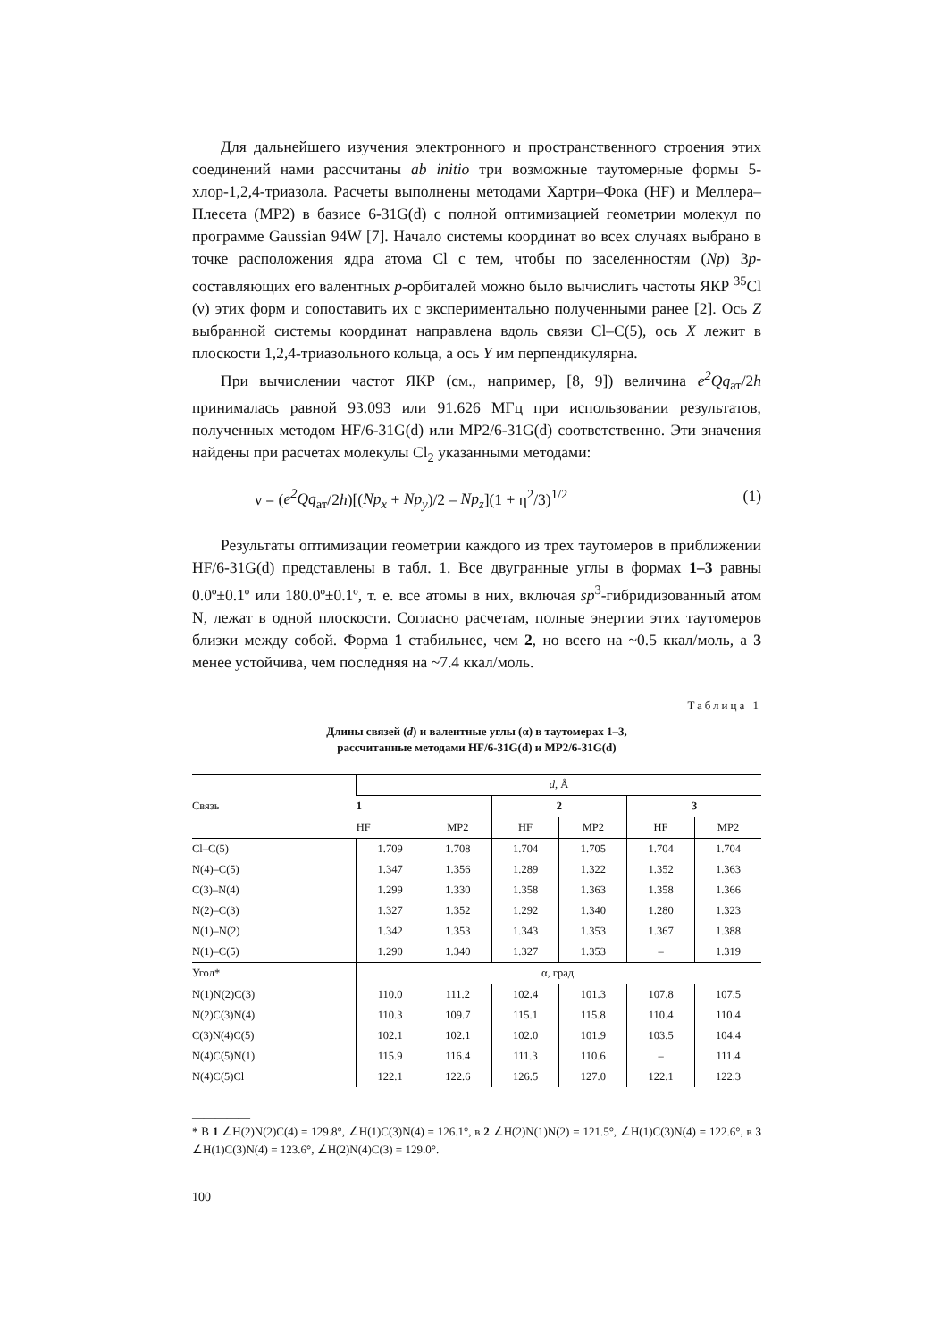Для дальнейшего изучения электронного и пространственного строения этих соединений нами рассчитаны ab initio три возможные таутомерные формы 5-хлор-1,2,4-триазола. Расчеты выполнены методами Хартри–Фока (HF) и Меллера–Плесета (MP2) в базисе 6-31G(d) с полной оптимизацией геометрии молекул по программе Gaussian 94W [7]. Начало системы координат во всех случаях выбрано в точке расположения ядра атома Cl с тем, чтобы по заселенностям (Np) 3p-составляющих его валентных p-орбиталей можно было вычислить частоты ЯКР <sup>35</sup>Cl (ν) этих форм и сопоставить их с экспериментально полученными ранее [2]. Ось Z выбранной системы координат направлена вдоль связи Cl–C(5), ось X лежит в плоскости 1,2,4-триазольного кольца, а ось Y им перпендикулярна.
При вычислении частот ЯКР (см., например, [8, 9]) величина e<sup>2</sup>Qq<sub>ат</sub>/2h принималась равной 93.093 или 91.626 МГц при использовании результатов, полученных методом HF/6-31G(d) или MP2/6-31G(d) соответственно. Эти значения найдены при расчетах молекулы Cl<sub>2</sub> указанными методами:
ν = (e<sup>2</sup>Qq<sub>ат</sub>/2h)[(Np<sub>x</sub> + Np<sub>y</sub>)/2 – Np<sub>z</sub>](1 + η<sup>2</sup>/3)<sup>1/2</sup> (1)
Результаты оптимизации геометрии каждого из трех таутомеров в приближении HF/6-31G(d) представлены в табл. 1. Все двугранные углы в формах 1–3 равны 0.0º±0.1º или 180.0º±0.1º, т. е. все атомы в них, включая sp<sup>3</sup>-гибридизованный атом N, лежат в одной плоскости. Согласно расчетам, полные энергии этих таутомеров близки между собой. Форма 1 стабильнее, чем 2, но всего на ~0.5 ккал/моль, а 3 менее устойчива, чем последняя на ~7.4 ккал/моль.
Таблица 1
Длины связей (d) и валентные углы (α) в таутомерах 1–3,
рассчитанные методами HF/6-31G(d) и MP2/6-31G(d)
| Связь | d , Å | | | | | |
| --- | --- | --- | --- | --- | --- | --- |
| | 1 | | 2 | | 3 | |
| | HF | MP2 | HF | MP2 | HF | MP2 |
| Cl–C(5) | 1.709 | 1.708 | 1.704 | 1.705 | 1.704 | 1.704 |
| N(4)–C(5) | 1.347 | 1.356 | 1.289 | 1.322 | 1.352 | 1.363 |
| C(3)–N(4) | 1.299 | 1.330 | 1.358 | 1.363 | 1.358 | 1.366 |
| N(2)–C(3) | 1.327 | 1.352 | 1.292 | 1.340 | 1.280 | 1.323 |
| N(1)–N(2) | 1.342 | 1.353 | 1.343 | 1.353 | 1.367 | 1.388 |
| N(1)–C(5) | 1.290 | 1.340 | 1.327 | 1.353 | – | 1.319 |
| Угол* | α, град. | | | | | |
| N(1)N(2)C(3) | 110.0 | 111.2 | 102.4 | 101.3 | 107.8 | 107.5 |
| N(2)C(3)N(4) | 110.3 | 109.7 | 115.1 | 115.8 | 110.4 | 110.4 |
| C(3)N(4)C(5) | 102.1 | 102.1 | 102.0 | 101.9 | 103.5 | 104.4 |
| N(4)C(5)N(1) | 115.9 | 116.4 | 111.3 | 110.6 | – | 111.4 |
| N(4)C(5)Cl | 122.1 | 122.6 | 126.5 | 127.0 | 122.1 | 122.3 |
__________
* В 1 ∠H(2)N(2)C(4) = 129.8°, ∠H(1)C(3)N(4) = 126.1°, в 2 ∠H(2)N(1)N(2) = 121.5°, ∠H(1)C(3)N(4) = 122.6°, в 3 ∠H(1)C(3)N(4) = 123.6°, ∠H(2)N(4)C(3) = 129.0°.
100